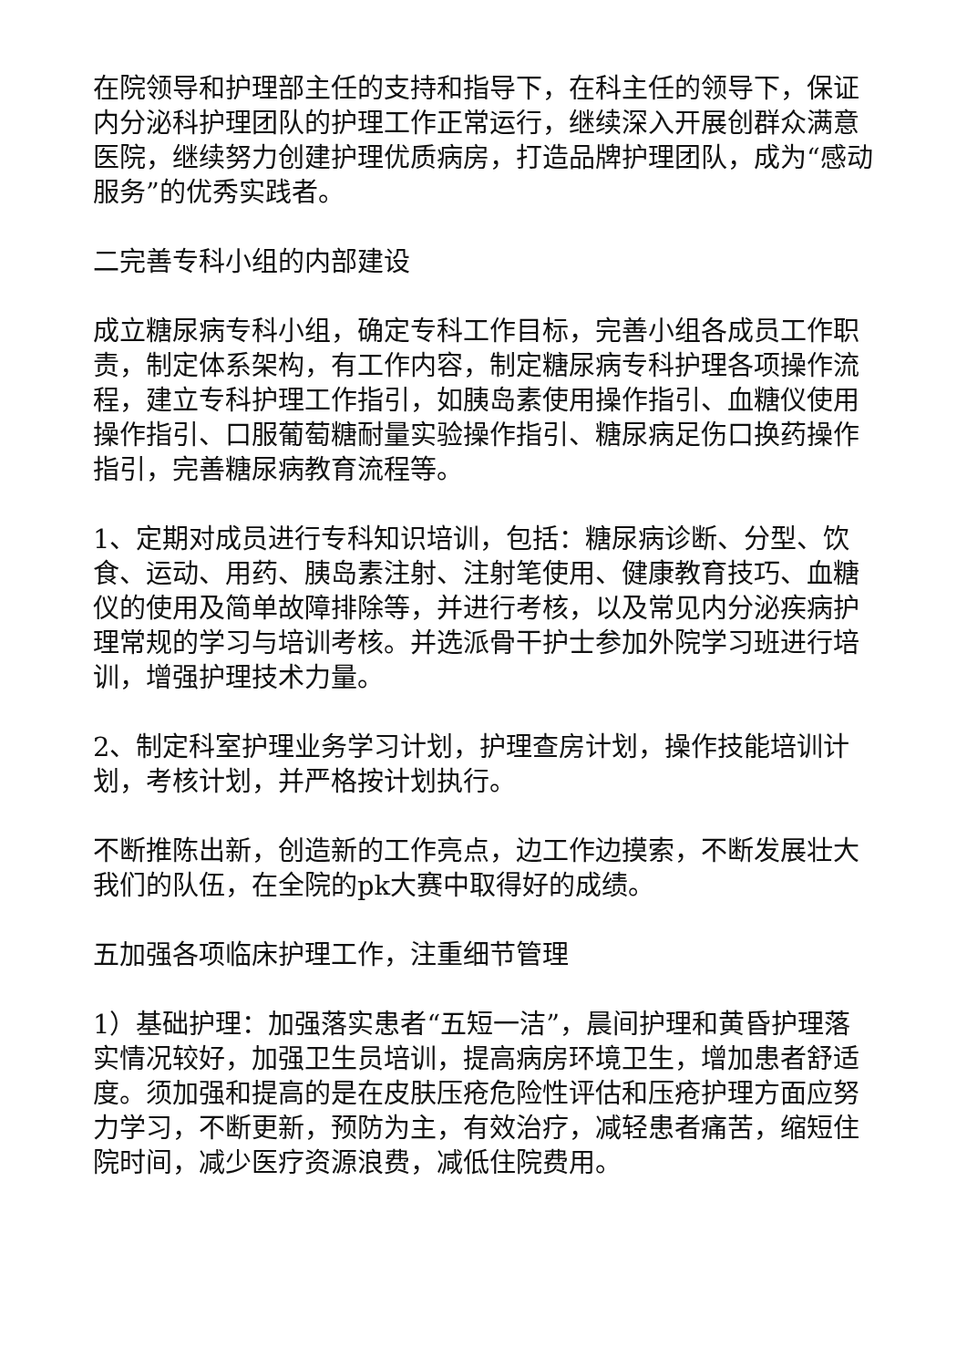在院领导和护理部主任的支持和指导下，在科主任的领导下，保证内分泌科护理团队的护理工作正常运行，继续深入开展创群众满意医院，继续努力创建护理优质病房，打造品牌护理团队，成为“感动服务”的优秀实践者。
二完善专科小组的内部建设
成立糖尿病专科小组，确定专科工作目标，完善小组各成员工作职责，制定体系架构，有工作内容，制定糖尿病专科护理各项操作流程，建立专科护理工作指引，如胰岛素使用操作指引、血糖仪使用操作指引、口服葡萄糖耐量实验操作指引、糖尿病足伤口换药操作指引，完善糖尿病教育流程等。
1、定期对成员进行专科知识培训，包括：糖尿病诊断、分型、饮食、运动、用药、胰岛素注射、注射笔使用、健康教育技巧、血糖仪的使用及简单故障排除等，并进行考核，以及常见内分泌疾病护理常规的学习与培训考核。并选派骨干护士参加外院学习班进行培训，增强护理技术力量。
2、制定科室护理业务学习计划，护理查房计划，操作技能培训计划，考核计划，并严格按计划执行。
不断推陈出新，创造新的工作亮点，边工作边摸索，不断发展壮大我们的队伍，在全院的pk大赛中取得好的成绩。
五加强各项临床护理工作，注重细节管理
1）基础护理：加强落实患者“五短一洁”，晨间护理和黄昏护理落实情况较好，加强卫生员培训，提高病房环境卫生，增加患者舒适度。须加强和提高的是在皮肤压疮危险性评估和压疮护理方面应努力学习，不断更新，预防为主，有效治疗，减轻患者痛苦，缩短住院时间，减少医疗资源浪费，减低住院费用。